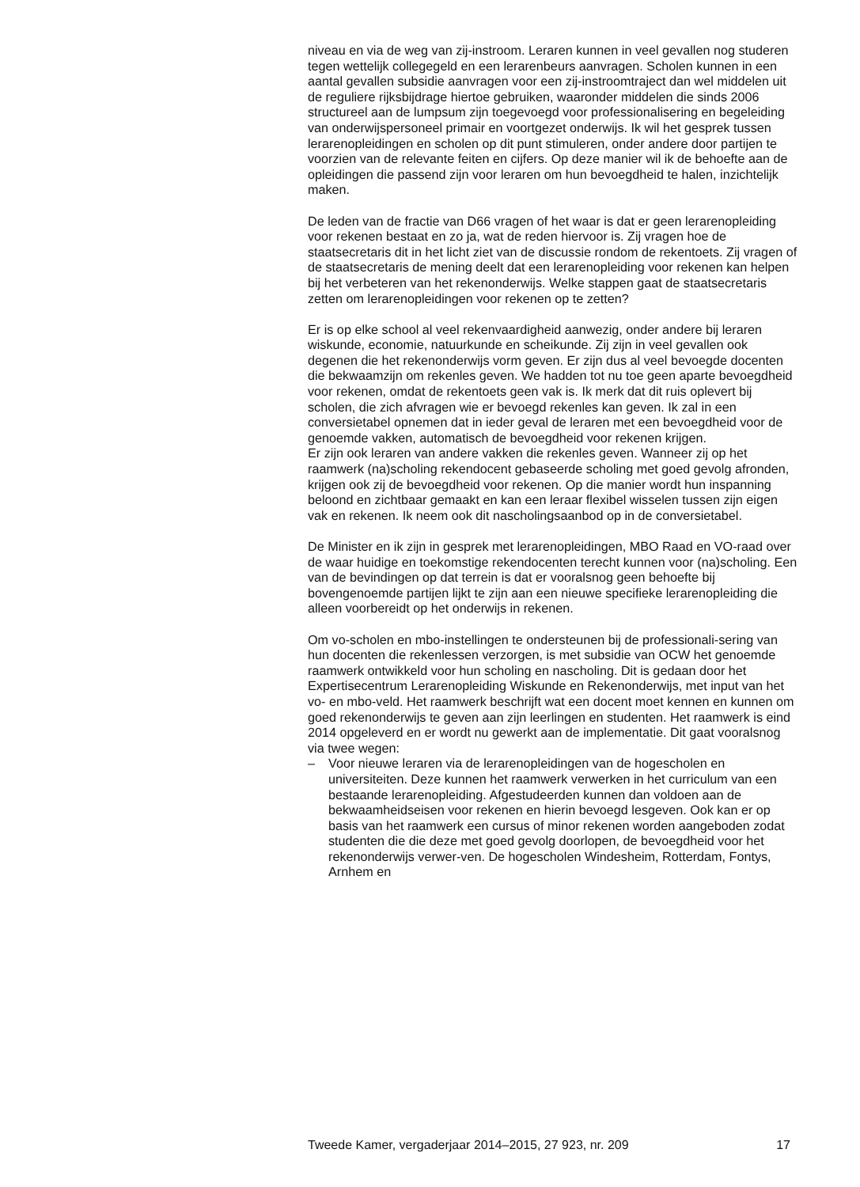niveau en via de weg van zij-instroom. Leraren kunnen in veel gevallen nog studeren tegen wettelijk collegegeld en een lerarenbeurs aanvragen. Scholen kunnen in een aantal gevallen subsidie aanvragen voor een zij-instroomtraject dan wel middelen uit de reguliere rijksbijdrage hiertoe gebruiken, waaronder middelen die sinds 2006 structureel aan de lumpsum zijn toegevoegd voor professionalisering en begeleiding van onderwijspersoneel primair en voortgezet onderwijs. Ik wil het gesprek tussen lerarenopleidingen en scholen op dit punt stimuleren, onder andere door partijen te voorzien van de relevante feiten en cijfers. Op deze manier wil ik de behoefte aan de opleidingen die passend zijn voor leraren om hun bevoegdheid te halen, inzichtelijk maken.
De leden van de fractie van D66 vragen of het waar is dat er geen lerarenopleiding voor rekenen bestaat en zo ja, wat de reden hiervoor is. Zij vragen hoe de staatsecretaris dit in het licht ziet van de discussie rondom de rekentoets. Zij vragen of de staatsecretaris de mening deelt dat een lerarenopleiding voor rekenen kan helpen bij het verbeteren van het rekenonderwijs. Welke stappen gaat de staatsecretaris zetten om lerarenopleidingen voor rekenen op te zetten?
Er is op elke school al veel rekenvaardigheid aanwezig, onder andere bij leraren wiskunde, economie, natuurkunde en scheikunde. Zij zijn in veel gevallen ook degenen die het rekenonderwijs vorm geven. Er zijn dus al veel bevoegde docenten die bekwaamzijn om rekenles geven. We hadden tot nu toe geen aparte bevoegdheid voor rekenen, omdat de rekentoets geen vak is. Ik merk dat dit ruis oplevert bij scholen, die zich afvragen wie er bevoegd rekenles kan geven. Ik zal in een conversietabel opnemen dat in ieder geval de leraren met een bevoegdheid voor de genoemde vakken, automatisch de bevoegdheid voor rekenen krijgen.
Er zijn ook leraren van andere vakken die rekenles geven. Wanneer zij op het raamwerk (na)scholing rekendocent gebaseerde scholing met goed gevolg afronden, krijgen ook zij de bevoegdheid voor rekenen. Op die manier wordt hun inspanning beloond en zichtbaar gemaakt en kan een leraar flexibel wisselen tussen zijn eigen vak en rekenen. Ik neem ook dit nascholingsaanbod op in de conversietabel.
De Minister en ik zijn in gesprek met lerarenopleidingen, MBO Raad en VO-raad over de waar huidige en toekomstige rekendocenten terecht kunnen voor (na)scholing. Een van de bevindingen op dat terrein is dat er vooralsnog geen behoefte bij bovengenoemde partijen lijkt te zijn aan een nieuwe specifieke lerarenopleiding die alleen voorbereidt op het onderwijs in rekenen.
Om vo-scholen en mbo-instellingen te ondersteunen bij de professionali-sering van hun docenten die rekenlessen verzorgen, is met subsidie van OCW het genoemde raamwerk ontwikkeld voor hun scholing en nascholing. Dit is gedaan door het Expertisecentrum Lerarenopleiding Wiskunde en Rekenonderwijs, met input van het vo- en mbo-veld. Het raamwerk beschrijft wat een docent moet kennen en kunnen om goed rekenonderwijs te geven aan zijn leerlingen en studenten. Het raamwerk is eind 2014 opgeleverd en er wordt nu gewerkt aan de implementatie. Dit gaat vooralsnog via twee wegen:
– Voor nieuwe leraren via de lerarenopleidingen van de hogescholen en universiteiten. Deze kunnen het raamwerk verwerken in het curriculum van een bestaande lerarenopleiding. Afgestudeerden kunnen dan voldoen aan de bekwaamheidseisen voor rekenen en hierin bevoegd lesgeven. Ook kan er op basis van het raamwerk een cursus of minor rekenen worden aangeboden zodat studenten die die deze met goed gevolg doorlopen, de bevoegdheid voor het rekenonderwijs verwer-ven. De hogescholen Windesheim, Rotterdam, Fontys, Arnhem en
Tweede Kamer, vergaderjaar 2014–2015, 27 923, nr. 209 17